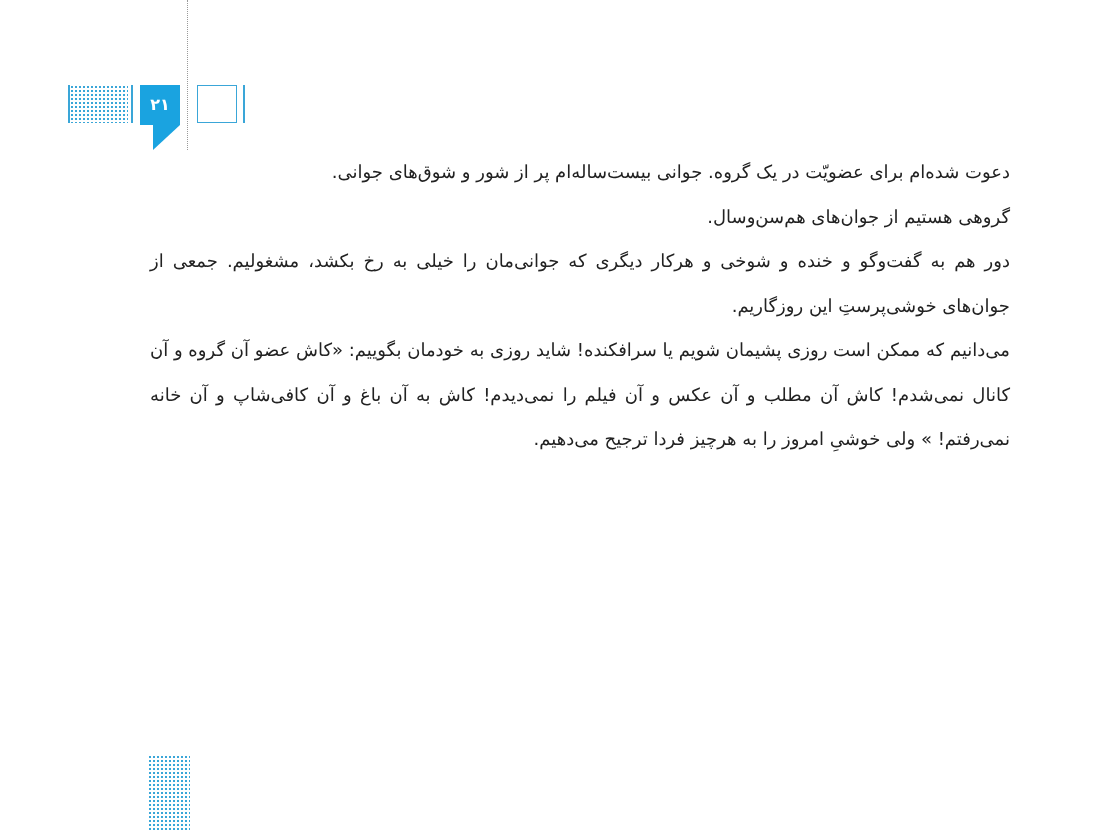۲۱
دعوت شده‌ام برای عضویّت در یک گروه. جوانی بیست‌ساله‌ام پر از شور و شوق‌های جوانی.
گروهی هستیم از جوان‌های هم‌سن‌وسال.
دور هم به گفت‌وگو و خنده و شوخی و هرکار دیگری که جوانی‌مان را خیلی به رخ بکشد، مشغولیم. جمعی از جوان‌های خوشی‌پرستِ این روزگاریم.
می‌دانیم که ممکن است روزی پشیمان شویم یا سرافکنده! شاید روزی به خودمان بگوییم: «کاش عضو آن گروه و آن کانال نمی‌شدم! کاش آن مطلب و آن عکس و آن فیلم را نمی‌دیدم! کاش به آن باغ و آن کافی‌شاپ و آن خانه نمی‌رفتم! » ولی خوشیِ امروز را به هرچیز فردا ترجیح می‌دهیم.